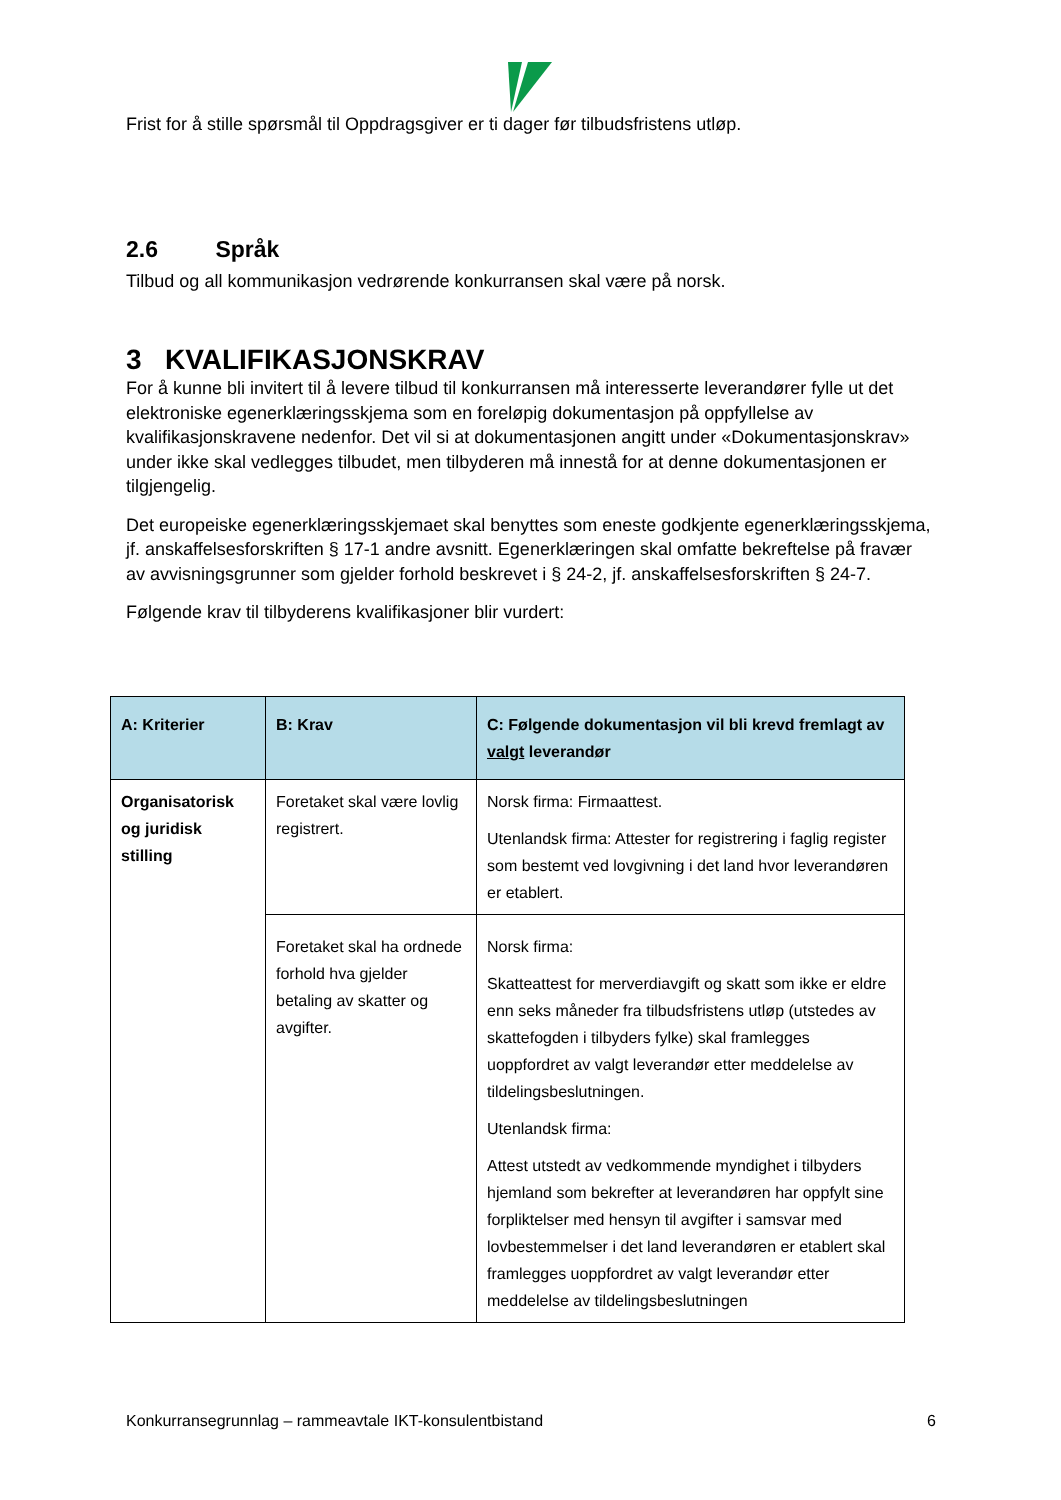Frist for å stille spørsmål til Oppdragsgiver er ti dager før tilbudsfristens utløp.
2.6 Språk
Tilbud og all kommunikasjon vedrørende konkurransen skal være på norsk.
3 KVALIFIKASJONSKRAV
For å kunne bli invitert til å levere tilbud til konkurransen må interesserte leverandører fylle ut det elektroniske egenerklæringsskjema som en foreløpig dokumentasjon på oppfyllelse av kvalifikasjonskravene nedenfor. Det vil si at dokumentasjonen angitt under «Dokumentasjonskrav» under ikke skal vedlegges tilbudet, men tilbyderen må innestå for at denne dokumentasjonen er tilgjengelig.
Det europeiske egenerklæringsskjemaet skal benyttes som eneste godkjente egenerklæringsskjema, jf. anskaffelsesforskriften § 17-1 andre avsnitt. Egenerklæringen skal omfatte bekreftelse på fravær av avvisningsgrunner som gjelder forhold beskrevet i § 24-2, jf. anskaffelsesforskriften § 24-7.
Følgende krav til tilbyderens kvalifikasjoner blir vurdert:
| A: Kriterier | B: Krav | C: Følgende dokumentasjon vil bli krevd fremlagt av valgt leverandør |
| --- | --- | --- |
| Organisatorisk og juridisk stilling | Foretaket skal være lovlig registrert. | Norsk firma: Firmaattest. Utenlandsk firma: Attester for registrering i faglig register som bestemt ved lovgivning i det land hvor leverandøren er etablert. |
| | Foretaket skal ha ordnede forhold hva gjelder betaling av skatter og avgifter. | Norsk firma: Skatteattest for merverdiavgift og skatt som ikke er eldre enn seks måneder fra tilbudsfristens utløp (utstedes av skattefogden i tilbyders fylke) skal framlegges uoppfordret av valgt leverandør etter meddelelse av tildelingsbeslutningen. Utenlandsk firma: Attest utstedt av vedkommende myndighet i tilbyders hjemland som bekrefter at leverandøren har oppfylt sine forpliktelser med hensyn til avgifter i samsvar med lovbestemmelser i det land leverandøren er etablert skal framlegges uoppfordret av valgt leverandør etter meddelelse av tildelingsbeslutningen |
Konkurransegrunnlag – rammeavtale IKT-konsulentbistand 6